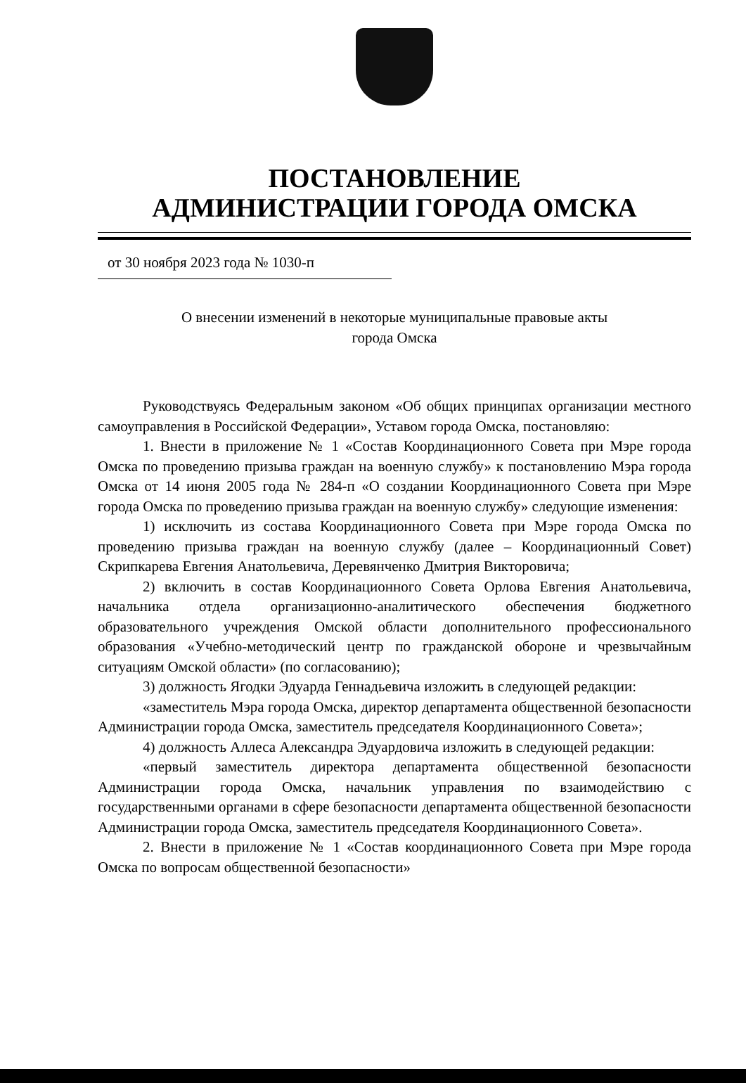ПОСТАНОВЛЕНИЕ
АДМИНИСТРАЦИИ ГОРОДА ОМСКА
от 30 ноября 2023 года № 1030-п
О внесении изменений в некоторые муниципальные правовые акты
города Омска
Руководствуясь Федеральным законом «Об общих принципах организации местного самоуправления в Российской Федерации», Уставом города Омска, постановляю:
1. Внести в приложение № 1 «Состав Координационного Совета при Мэре города Омска по проведению призыва граждан на военную службу» к постановлению Мэра города Омска от 14 июня 2005 года № 284-п «О создании Координационного Совета при Мэре города Омска по проведению призыва граждан на военную службу» следующие изменения:
1) исключить из состава Координационного Совета при Мэре города Омска по проведению призыва граждан на военную службу (далее – Координационный Совет) Скрипкарева Евгения Анатольевича, Деревянченко Дмитрия Викторовича;
2) включить в состав Координационного Совета Орлова Евгения Анатольевича, начальника отдела организационно-аналитического обеспечения бюджетного образовательного учреждения Омской области дополнительного профессионального образования «Учебно-методический центр по гражданской обороне и чрезвычайным ситуациям Омской области» (по согласованию);
3) должность Ягодки Эдуарда Геннадьевича изложить в следующей редакции:
«заместитель Мэра города Омска, директор департамента общественной безопасности Администрации города Омска, заместитель председателя Координационного Совета»;
4) должность Аллеса Александра Эдуардовича изложить в следующей редакции:
«первый заместитель директора департамента общественной безопасности Администрации города Омска, начальник управления по взаимодействию с государственными органами в сфере безопасности департамента общественной безопасности Администрации города Омска, заместитель председателя Координационного Совета».
2. Внести в приложение № 1 «Состав координационного Совета при Мэре города Омска по вопросам общественной безопасности»